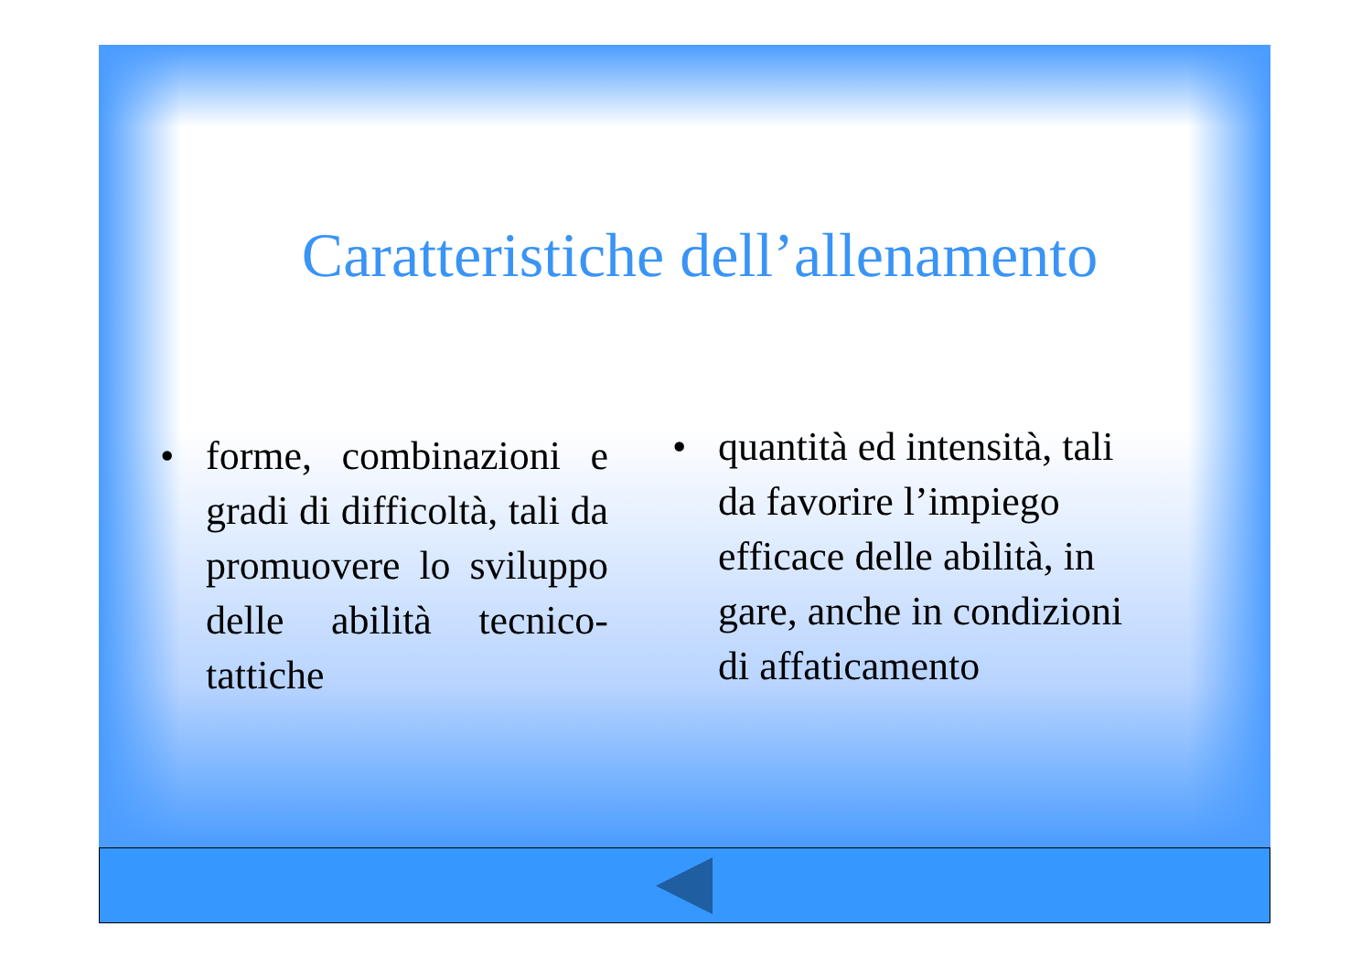Caratteristiche dell’allenamento
• forme, combinazioni e gradi di difficoltà, tali da promuovere lo sviluppo delle abilità tecnico-tattiche
• quantità ed intensità, tali da favorire l’impiego efficace delle abilità, in gare, anche in condizioni di affaticamento